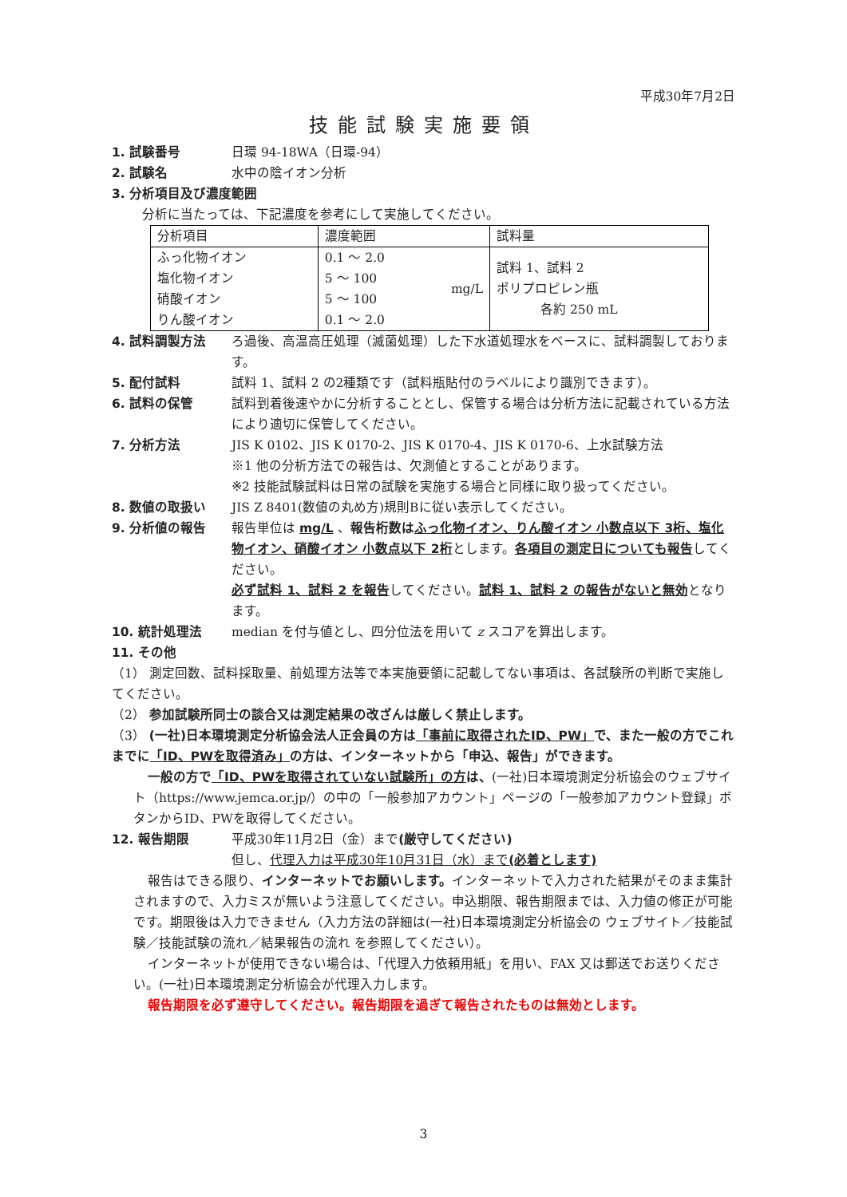平成30年7月2日
技能試験実施要領
1. 試験番号 日環 94-18WA（日環-94）
2. 試験名 水中の陰イオン分析
3. 分析項目及び濃度範囲
分析に当たっては、下記濃度を参考にして実施してください。
| 分析項目 | 濃度範囲 | 試料量 |
| --- | --- | --- |
| ふっ化物イオン 塩化物イオン 硝酸イオン りん酸イオン | 0.1 ～ 2.0 5 ～ 100 5 ～ 100 0.1 ～ 2.0 mg/L | 試料 1、試料 2 ポリプロピレン瓶 各約 250 mL |
4. 試料調製方法 ろ過後、高温高圧処理（滅菌処理）した下水道処理水をベースに、試料調製しております。
5. 配付試料 試料 1、試料 2 の2種類です（試料瓶貼付のラベルにより識別できます）。
6. 試料の保管 試料到着後速やかに分析することとし、保管する場合は分析方法に記載されている方法により適切に保管してください。
7. 分析方法 JIS K 0102、JIS K 0170-2、JIS K 0170-4、JIS K 0170-6、上水試験方法
※1 他の分析方法での報告は、欠測値とすることがあります。
※2 技能試験試料は日常の試験を実施する場合と同様に取り扱ってください。
8. 数値の取扱い JIS Z 8401(数値の丸め方)規則Bに従い表示してください。
9. 分析値の報告 報告単位は mg/L 、報告桁数はふっ化物イオン、りん酸イオン 小数点以下 3桁、塩化物イオン、硝酸イオン 小数点以下 2桁とします。各項目の測定日についても報告してください。
必ず試料 1、試料 2 を報告してください。試料 1、試料 2 の報告がないと無効となります。
10. 統計処理法 median を付与値とし、四分位法を用いて z スコアを算出します。
11. その他
（1） 測定回数、試料採取量、前処理方法等で本実施要領に記載してない事項は、各試験所の判断で実施してください。
（2） 参加試験所同士の談合又は測定結果の改ざんは厳しく禁止します。
（3） (一社)日本環境測定分析協会法人正会員の方は「事前に取得されたID、PW」で、また一般の方でこれまでに「ID、PWを取得済み」の方は、インターネットから「申込、報告」ができます。
一般の方で「ID、PWを取得されていない試験所」の方は、(一社)日本環境測定分析協会のウェブサイト（https://www.jemca.or.jp/）の中の「一般参加アカウント」ページの「一般参加アカウント登録」ボタンからID、PWを取得してください。
12. 報告期限 平成30年11月2日（金）まで(厳守してください)
但し、代理入力は平成30年10月31日（水）まで(必着とします)
報告はできる限り、インターネットでお願いします。インターネットで入力された結果がそのまま集計されますので、入力ミスが無いよう注意してください。申込期限、報告期限までは、入力値の修正が可能です。期限後は入力できません（入力方法の詳細は(一社)日本環境測定分析協会の ウェブサイト／技能試験／技能試験の流れ／結果報告の流れ を参照してください）。
インターネットが使用できない場合は、「代理入力依頼用紙」を用い、FAX 又は郵送でお送りください。(一社)日本環境測定分析協会が代理入力します。
報告期限を必ず遵守してください。報告期限を過ぎて報告されたものは無効とします。
3